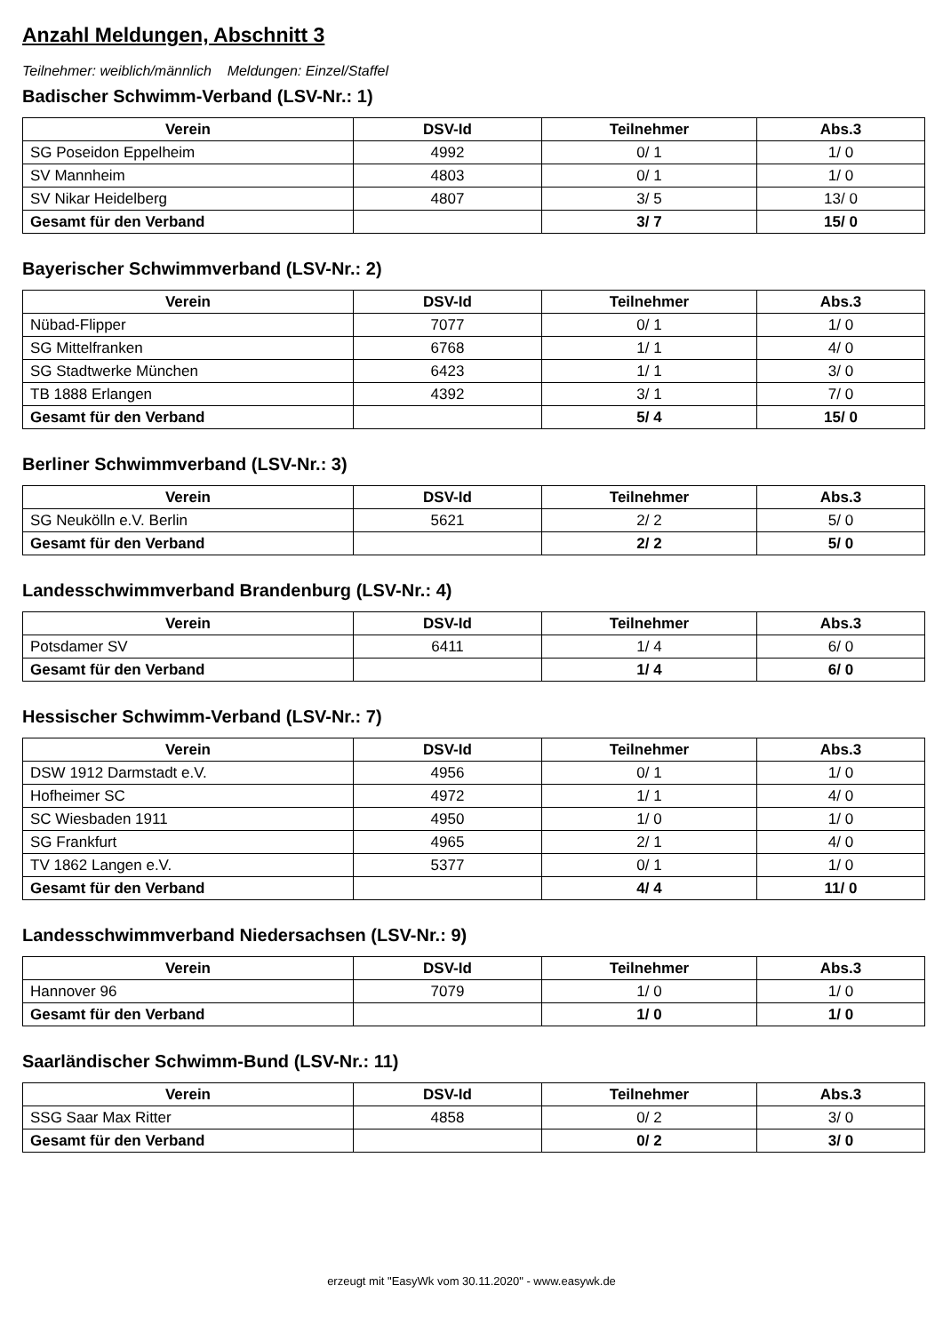Anzahl Meldungen, Abschnitt 3
Teilnehmer: weiblich/männlich Meldungen: Einzel/Staffel
Badischer Schwimm-Verband (LSV-Nr.: 1)
| Verein | DSV-Id | Teilnehmer | Abs.3 |
| --- | --- | --- | --- |
| SG Poseidon Eppelheim | 4992 | 0/ 1 | 1/ 0 |
| SV Mannheim | 4803 | 0/ 1 | 1/ 0 |
| SV Nikar Heidelberg | 4807 | 3/ 5 | 13/ 0 |
| Gesamt für den Verband | | 3/ 7 | 15/ 0 |
Bayerischer Schwimmverband (LSV-Nr.: 2)
| Verein | DSV-Id | Teilnehmer | Abs.3 |
| --- | --- | --- | --- |
| Nübad-Flipper | 7077 | 0/ 1 | 1/ 0 |
| SG Mittelfranken | 6768 | 1/ 1 | 4/ 0 |
| SG Stadtwerke München | 6423 | 1/ 1 | 3/ 0 |
| TB 1888 Erlangen | 4392 | 3/ 1 | 7/ 0 |
| Gesamt für den Verband | | 5/ 4 | 15/ 0 |
Berliner Schwimmverband (LSV-Nr.: 3)
| Verein | DSV-Id | Teilnehmer | Abs.3 |
| --- | --- | --- | --- |
| SG Neukölln e.V. Berlin | 5621 | 2/ 2 | 5/ 0 |
| Gesamt für den Verband | | 2/ 2 | 5/ 0 |
Landesschwimmverband Brandenburg (LSV-Nr.: 4)
| Verein | DSV-Id | Teilnehmer | Abs.3 |
| --- | --- | --- | --- |
| Potsdamer SV | 6411 | 1/ 4 | 6/ 0 |
| Gesamt für den Verband | | 1/ 4 | 6/ 0 |
Hessischer Schwimm-Verband (LSV-Nr.: 7)
| Verein | DSV-Id | Teilnehmer | Abs.3 |
| --- | --- | --- | --- |
| DSW 1912 Darmstadt e.V. | 4956 | 0/ 1 | 1/ 0 |
| Hofheimer SC | 4972 | 1/ 1 | 4/ 0 |
| SC Wiesbaden 1911 | 4950 | 1/ 0 | 1/ 0 |
| SG Frankfurt | 4965 | 2/ 1 | 4/ 0 |
| TV 1862 Langen e.V. | 5377 | 0/ 1 | 1/ 0 |
| Gesamt für den Verband | | 4/ 4 | 11/ 0 |
Landesschwimmverband Niedersachsen (LSV-Nr.: 9)
| Verein | DSV-Id | Teilnehmer | Abs.3 |
| --- | --- | --- | --- |
| Hannover 96 | 7079 | 1/ 0 | 1/ 0 |
| Gesamt für den Verband | | 1/ 0 | 1/ 0 |
Saarländischer Schwimm-Bund (LSV-Nr.: 11)
| Verein | DSV-Id | Teilnehmer | Abs.3 |
| --- | --- | --- | --- |
| SSG Saar Max Ritter | 4858 | 0/ 2 | 3/ 0 |
| Gesamt für den Verband | | 0/ 2 | 3/ 0 |
erzeugt mit "EasyWk vom 30.11.2020" - www.easywk.de